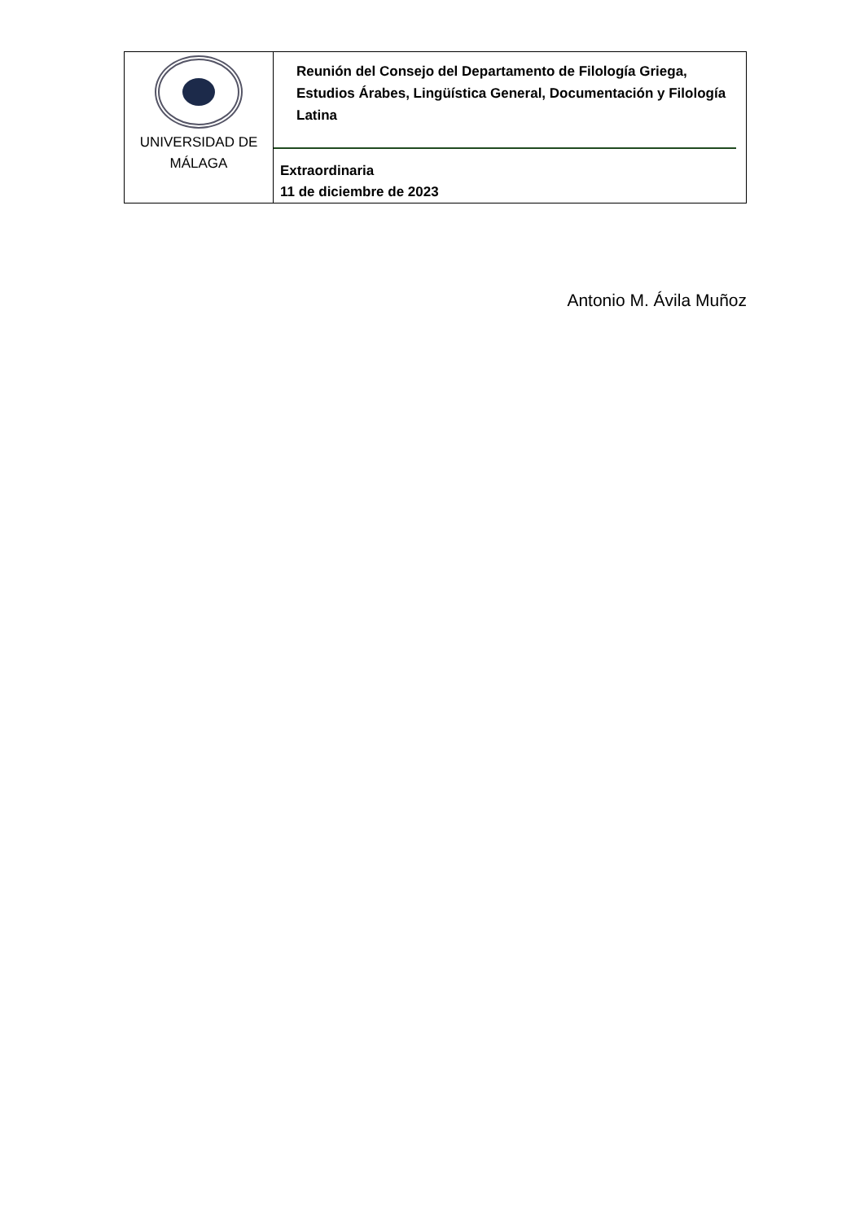| UNIVERSIDAD DE MÁLAGA | Reunión del Consejo del Departamento de Filología Griega, Estudios Árabes, Lingüística General, Documentación y Filología Latina Extraordinaria 11 de diciembre de 2023 |
Antonio M. Ávila Muñoz